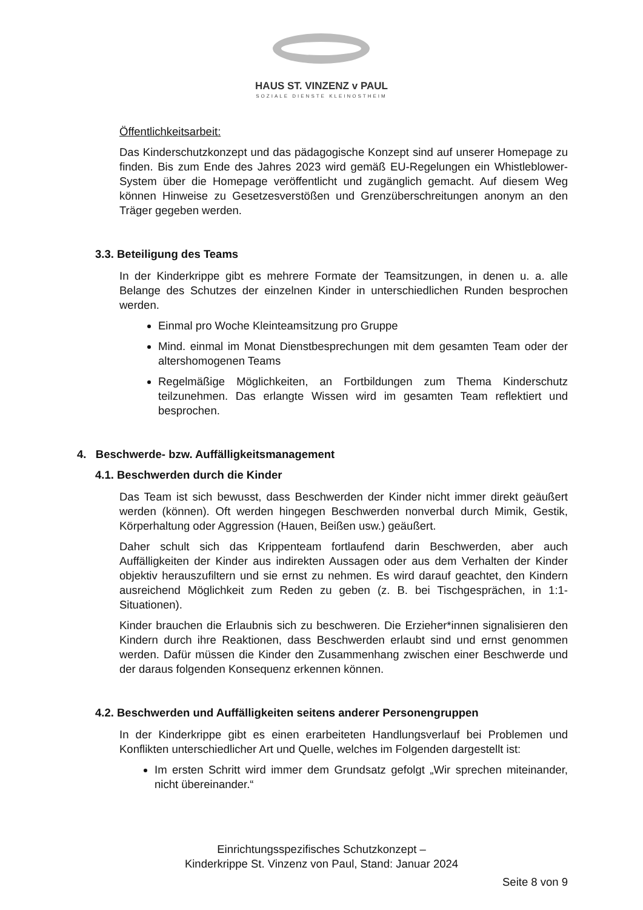HAUS ST. VINZENZ v PAUL
SOZIALE DIENSTE KLEINOSTHEIM
Öffentlichkeitsarbeit:
Das Kinderschutzkonzept und das pädagogische Konzept sind auf unserer Homepage zu finden. Bis zum Ende des Jahres 2023 wird gemäß EU-Regelungen ein Whistleblower-System über die Homepage veröffentlicht und zugänglich gemacht. Auf diesem Weg können Hinweise zu Gesetzesverstößen und Grenzüberschreitungen anonym an den Träger gegeben werden.
3.3. Beteiligung des Teams
In der Kinderkrippe gibt es mehrere Formate der Teamsitzungen, in denen u. a. alle Belange des Schutzes der einzelnen Kinder in unterschiedlichen Runden besprochen werden.
Einmal pro Woche Kleinteamsitzung pro Gruppe
Mind. einmal im Monat Dienstbesprechungen mit dem gesamten Team oder der altershomogenen Teams
Regelmäßige Möglichkeiten, an Fortbildungen zum Thema Kinderschutz teilzunehmen. Das erlangte Wissen wird im gesamten Team reflektiert und besprochen.
4. Beschwerde- bzw. Auffälligkeitsmanagement
4.1. Beschwerden durch die Kinder
Das Team ist sich bewusst, dass Beschwerden der Kinder nicht immer direkt geäußert werden (können). Oft werden hingegen Beschwerden nonverbal durch Mimik, Gestik, Körperhaltung oder Aggression (Hauen, Beißen usw.) geäußert.
Daher schult sich das Krippenteam fortlaufend darin Beschwerden, aber auch Auffälligkeiten der Kinder aus indirekten Aussagen oder aus dem Verhalten der Kinder objektiv herauszufiltern und sie ernst zu nehmen. Es wird darauf geachtet, den Kindern ausreichend Möglichkeit zum Reden zu geben (z. B. bei Tischgesprächen, in 1:1-Situationen).
Kinder brauchen die Erlaubnis sich zu beschweren. Die Erzieher*innen signalisieren den Kindern durch ihre Reaktionen, dass Beschwerden erlaubt sind und ernst genommen werden. Dafür müssen die Kinder den Zusammenhang zwischen einer Beschwerde und der daraus folgenden Konsequenz erkennen können.
4.2. Beschwerden und Auffälligkeiten seitens anderer Personengruppen
In der Kinderkrippe gibt es einen erarbeiteten Handlungsverlauf bei Problemen und Konflikten unterschiedlicher Art und Quelle, welches im Folgenden dargestellt ist:
Im ersten Schritt wird immer dem Grundsatz gefolgt „Wir sprechen miteinander, nicht übereinander.“
Einrichtungsspezifisches Schutzkonzept –
Kinderkrippe St. Vinzenz von Paul, Stand: Januar 2024
Seite 8 von 9